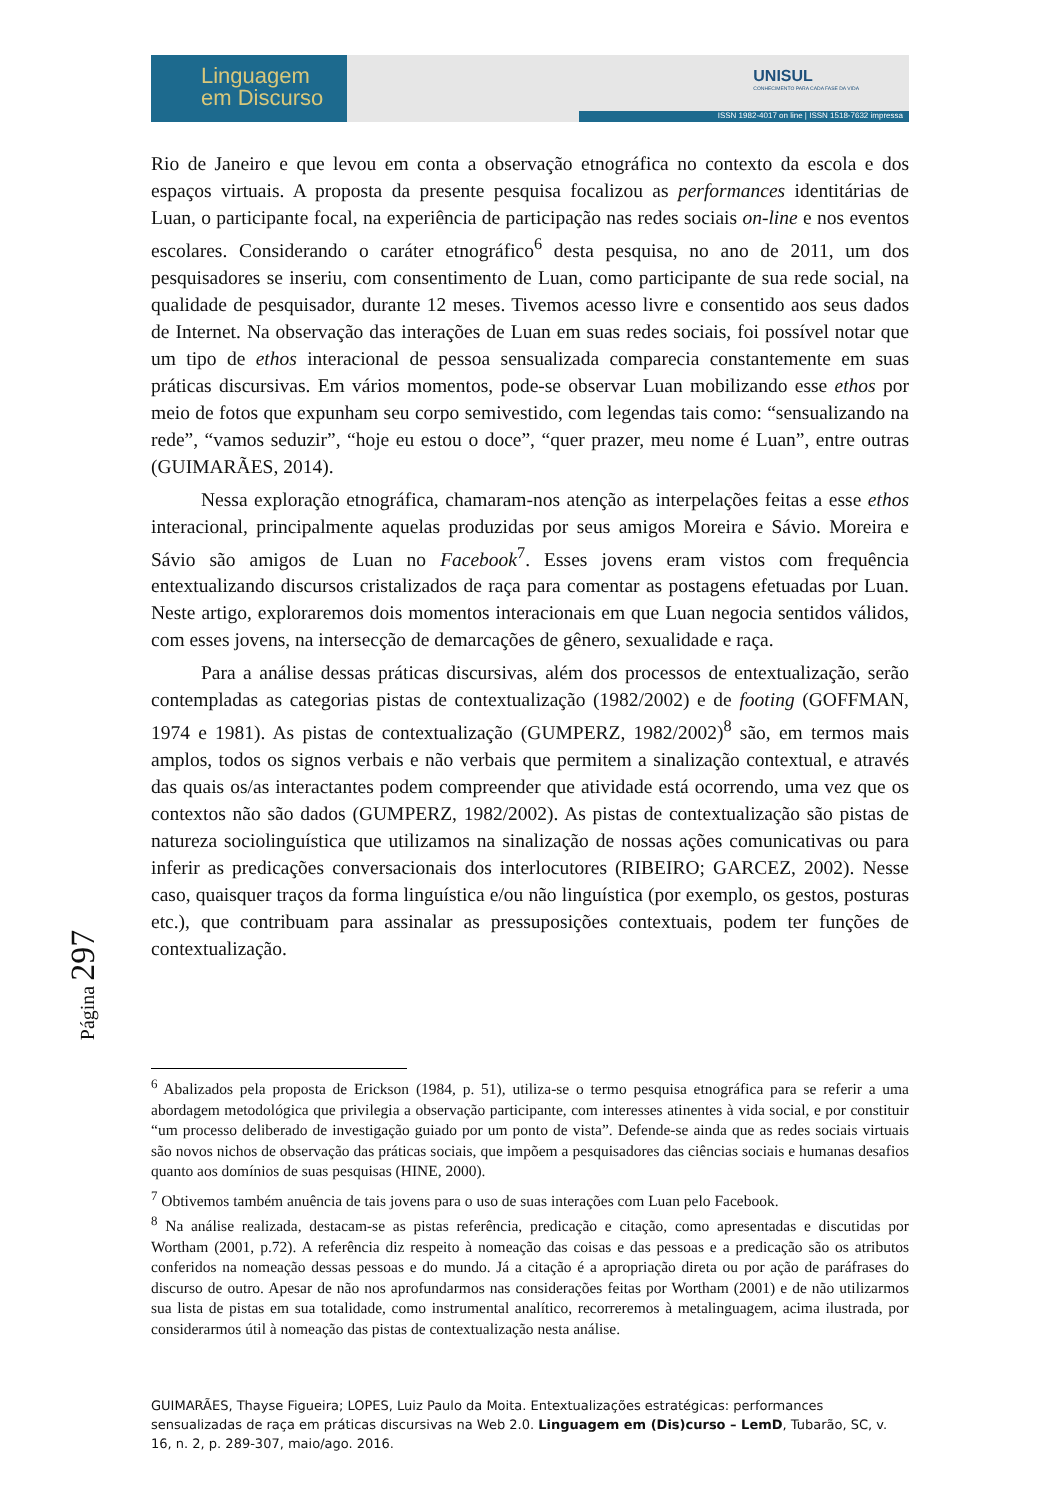Linguagem
em Discurso
UNISUL
CONHECIMENTO PARA CADA FASE DA VIDA
ISSN 1982-4017 on line | ISSN 1518-7632 impressa
Rio de Janeiro e que levou em conta a observação etnográfica no contexto da escola e dos espaços virtuais. A proposta da presente pesquisa focalizou as performances identitárias de Luan, o participante focal, na experiência de participação nas redes sociais on-line e nos eventos escolares. Considerando o caráter etnográfico<sup>6</sup> desta pesquisa, no ano de 2011, um dos pesquisadores se inseriu, com consentimento de Luan, como participante de sua rede social, na qualidade de pesquisador, durante 12 meses. Tivemos acesso livre e consentido aos seus dados de Internet. Na observação das interações de Luan em suas redes sociais, foi possível notar que um tipo de ethos interacional de pessoa sensualizada comparecia constantemente em suas práticas discursivas. Em vários momentos, pode-se observar Luan mobilizando esse ethos por meio de fotos que expunham seu corpo semivestido, com legendas tais como: “sensualizando na rede”, “vamos seduzir”, “hoje eu estou o doce”, “quer prazer, meu nome é Luan”, entre outras (GUIMARÃES, 2014).
Nessa exploração etnográfica, chamaram-nos atenção as interpelações feitas a esse ethos interacional, principalmente aquelas produzidas por seus amigos Moreira e Sávio. Moreira e Sávio são amigos de Luan no Facebook<sup>7</sup>. Esses jovens eram vistos com frequência entextualizando discursos cristalizados de raça para comentar as postagens efetuadas por Luan. Neste artigo, exploraremos dois momentos interacionais em que Luan negocia sentidos válidos, com esses jovens, na intersecção de demarcações de gênero, sexualidade e raça.
Para a análise dessas práticas discursivas, além dos processos de entextualização, serão contempladas as categorias pistas de contextualização (1982/2002) e de footing (GOFFMAN, 1974 e 1981). As pistas de contextualização (GUMPERZ, 1982/2002)<sup>8</sup> são, em termos mais amplos, todos os signos verbais e não verbais que permitem a sinalização contextual, e através das quais os/as interactantes podem compreender que atividade está ocorrendo, uma vez que os contextos não são dados (GUMPERZ, 1982/2002). As pistas de contextualização são pistas de natureza sociolinguística que utilizamos na sinalização de nossas ações comunicativas ou para inferir as predicações conversacionais dos interlocutores (RIBEIRO; GARCEZ, 2002). Nesse caso, quaisquer traços da forma linguística e/ou não linguística (por exemplo, os gestos, posturas etc.), que contribuam para assinalar as pressuposições contextuais, podem ter funções de contextualização.
Página 297
<sup>6</sup> Abalizados pela proposta de Erickson (1984, p. 51), utiliza-se o termo pesquisa etnográfica para se referir a uma abordagem metodológica que privilegia a observação participante, com interesses atinentes à vida social, e por constituir “um processo deliberado de investigação guiado por um ponto de vista”. Defende-se ainda que as redes sociais virtuais são novos nichos de observação das práticas sociais, que impõem a pesquisadores das ciências sociais e humanas desafios quanto aos domínios de suas pesquisas (HINE, 2000).
<sup>7</sup> Obtivemos também anuência de tais jovens para o uso de suas interações com Luan pelo Facebook.
<sup>8</sup> Na análise realizada, destacam-se as pistas referência, predicação e citação, como apresentadas e discutidas por Wortham (2001, p.72). A referência diz respeito à nomeação das coisas e das pessoas e a predicação são os atributos conferidos na nomeação dessas pessoas e do mundo. Já a citação é a apropriação direta ou por ação de paráfrases do discurso de outro. Apesar de não nos aprofundarmos nas considerações feitas por Wortham (2001) e de não utilizarmos sua lista de pistas em sua totalidade, como instrumental analítico, recorreremos à metalinguagem, acima ilustrada, por considerarmos útil à nomeação das pistas de contextualização nesta análise.
GUIMARÃES, Thayse Figueira; LOPES, Luiz Paulo da Moita. Entextualizações estratégicas: performances sensualizadas de raça em práticas discursivas na Web 2.0. Linguagem em (Dis)curso – LemD, Tubarão, SC, v. 16, n. 2, p. 289-307, maio/ago. 2016.